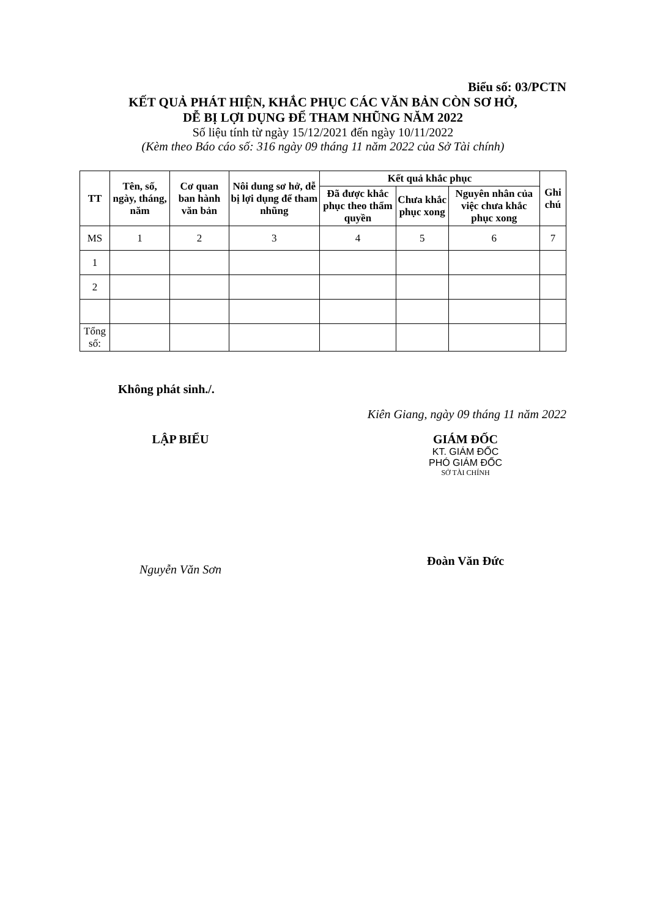Biểu số: 03/PCTN
KẾT QUẢ PHÁT HIỆN, KHẮC PHỤC CÁC VĂN BẢN CÒN SƠ HỞ,
DỄ BỊ LỢI DỤNG ĐỂ THAM NHŨNG NĂM 2022
Số liệu tính từ ngày 15/12/2021 đến ngày 10/11/2022
(Kèm theo Báo cáo số: 316 ngày 09 tháng 11 năm 2022 của Sở Tài chính)
| TT | Tên, số, ngày, tháng, năm | Cơ quan ban hành văn bản | Nôi dung sơ hở, dễ bị lợi dụng để tham nhũng | Kết quả khắc phục | | | Ghi chú |
| --- | --- | --- | --- | --- | --- | --- | --- |
| | | | | Đã được khắc phục theo thẩm quyền | Chưa khắc phục xong | Nguyên nhân của việc chưa khắc phục xong | |
| MS | 1 | 2 | 3 | 4 | 5 | 6 | 7 |
| 1 | | | | | | | |
| 2 | | | | | | | |
| Tổng số: | | | | | | | |
Không phát sinh./.
Kiên Giang, ngày 09 tháng 11 năm 2022
LẬP BIỂU
Nguyễn Văn Sơn
GIÁM ĐỐC
KT. GIÁM ĐỐC
PHÓ GIÁM ĐỐC
SỞ TÀI CHÍNH
Đoàn Văn Đức